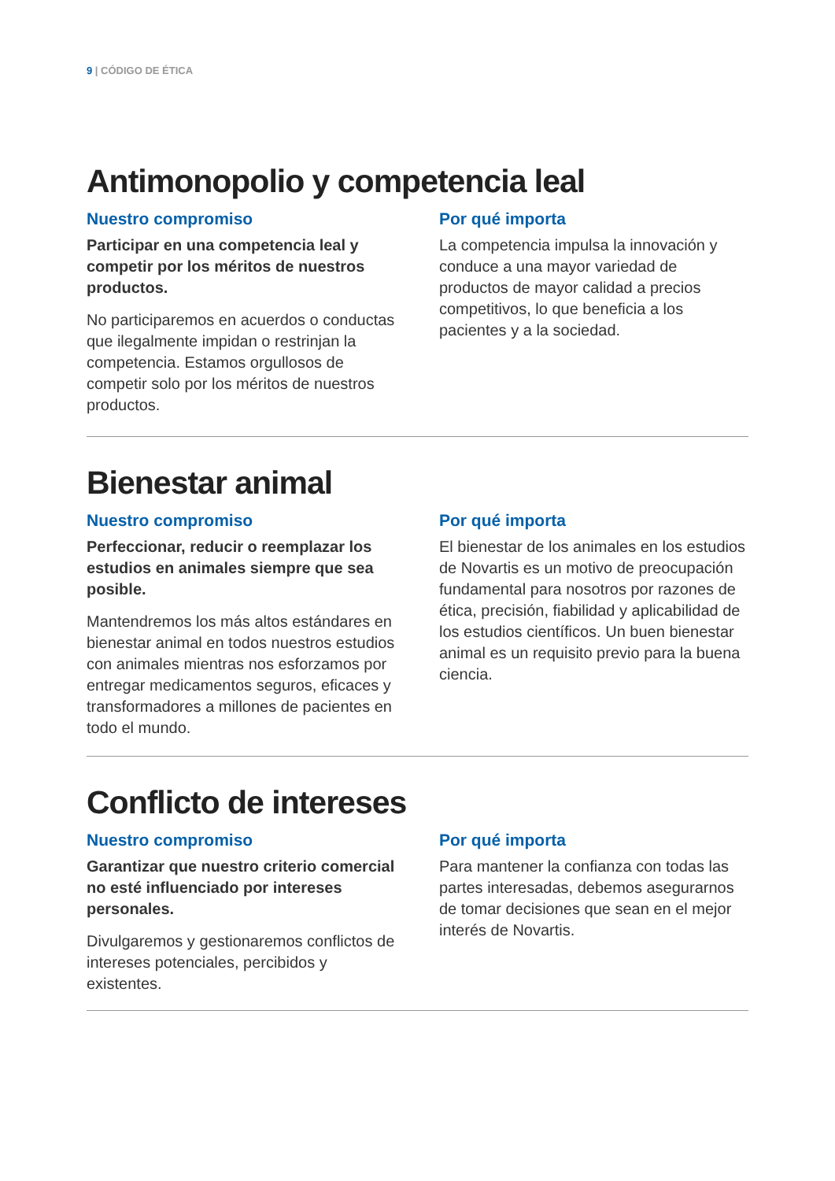9 | CÓDIGO DE ÉTICA
Antimonopolio y competencia leal
Nuestro compromiso
Participar en una competencia leal y competir por los méritos de nuestros productos.
No participaremos en acuerdos o conductas que ilegalmente impidan o restrinjan la competencia. Estamos orgullosos de competir solo por los méritos de nuestros productos.
Por qué importa
La competencia impulsa la innovación y conduce a una mayor variedad de productos de mayor calidad a precios competitivos, lo que beneficia a los pacientes y a la sociedad.
Bienestar animal
Nuestro compromiso
Perfeccionar, reducir o reemplazar los estudios en animales siempre que sea posible.
Mantendremos los más altos estándares en bienestar animal en todos nuestros estudios con animales mientras nos esforzamos por entregar medicamentos seguros, eficaces y transformadores a millones de pacientes en todo el mundo.
Por qué importa
El bienestar de los animales en los estudios de Novartis es un motivo de preocupación fundamental para nosotros por razones de ética, precisión, fiabilidad y aplicabilidad de los estudios científicos. Un buen bienestar animal es un requisito previo para la buena ciencia.
Conflicto de intereses
Nuestro compromiso
Garantizar que nuestro criterio comercial no esté influenciado por intereses personales.
Divulgaremos y gestionaremos conflictos de intereses potenciales, percibidos y existentes.
Por qué importa
Para mantener la confianza con todas las partes interesadas, debemos asegurarnos de tomar decisiones que sean en el mejor interés de Novartis.